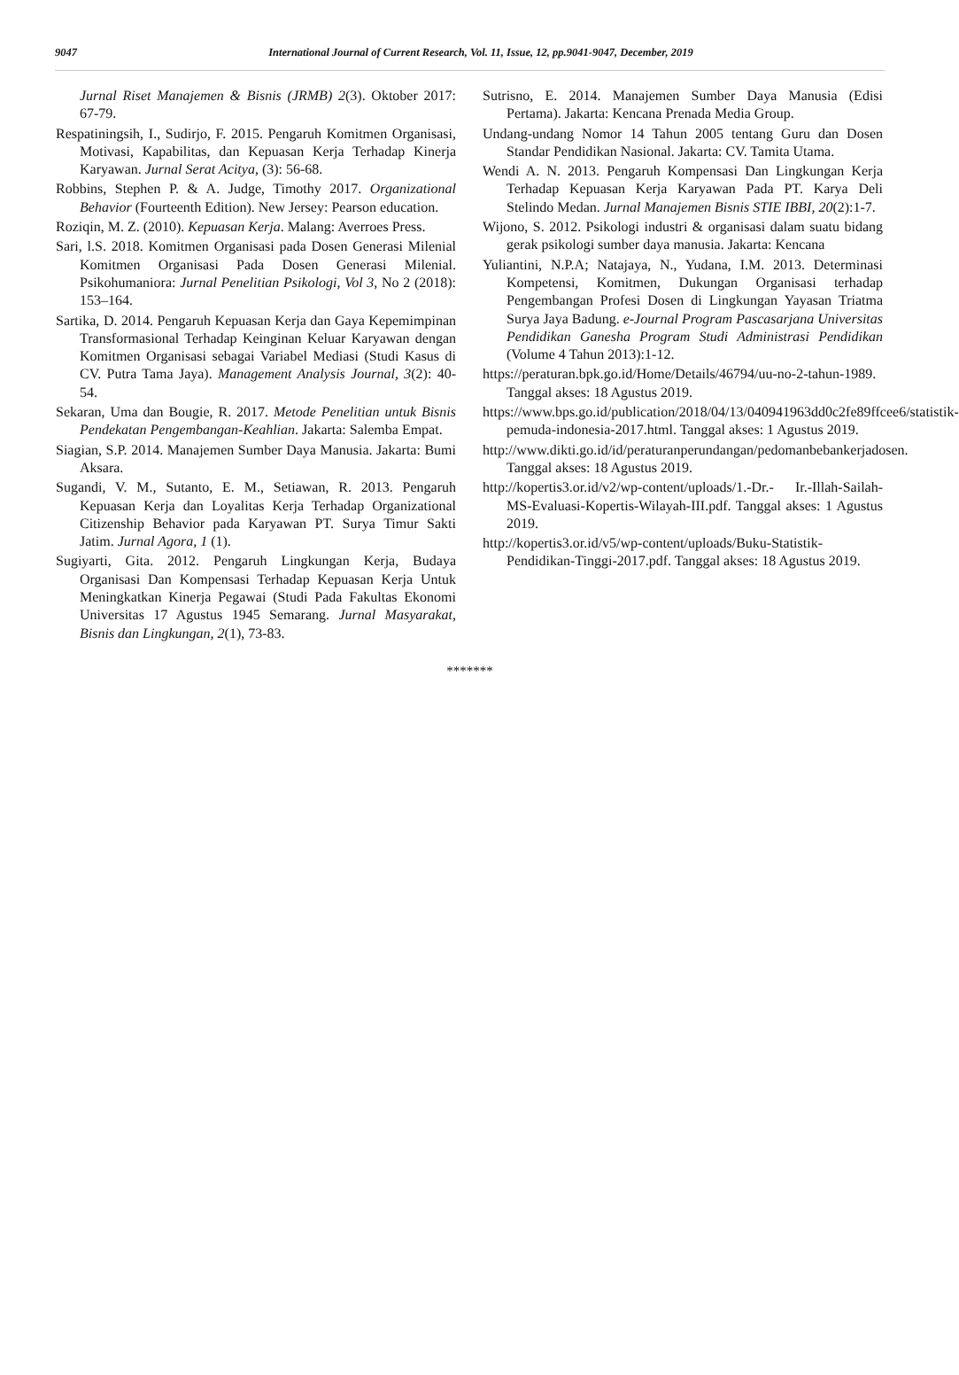9047 International Journal of Current Research, Vol. 11, Issue, 12, pp.9041-9047, December, 2019
Jurnal Riset Manajemen & Bisnis (JRMB) 2(3). Oktober 2017: 67-79.
Respatiningsih, I., Sudirjo, F. 2015. Pengaruh Komitmen Organisasi, Motivasi, Kapabilitas, dan Kepuasan Kerja Terhadap Kinerja Karyawan. Jurnal Serat Acitya, (3): 56-68.
Robbins, Stephen P. & A. Judge, Timothy 2017. Organizational Behavior (Fourteenth Edition). New Jersey: Pearson education.
Roziqin, M. Z. (2010). Kepuasan Kerja. Malang: Averroes Press.
Sari, l.S. 2018. Komitmen Organisasi pada Dosen Generasi Milenial Komitmen Organisasi Pada Dosen Generasi Milenial. Psikohumaniora: Jurnal Penelitian Psikologi, Vol 3, No 2 (2018): 153–164.
Sartika, D. 2014. Pengaruh Kepuasan Kerja dan Gaya Kepemimpinan Transformasional Terhadap Keinginan Keluar Karyawan dengan Komitmen Organisasi sebagai Variabel Mediasi (Studi Kasus di CV. Putra Tama Jaya). Management Analysis Journal, 3(2): 40-54.
Sekaran, Uma dan Bougie, R. 2017. Metode Penelitian untuk Bisnis Pendekatan Pengembangan-Keahlian. Jakarta: Salemba Empat.
Siagian, S.P. 2014. Manajemen Sumber Daya Manusia. Jakarta: Bumi Aksara.
Sugandi, V. M., Sutanto, E. M., Setiawan, R. 2013. Pengaruh Kepuasan Kerja dan Loyalitas Kerja Terhadap Organizational Citizenship Behavior pada Karyawan PT. Surya Timur Sakti Jatim. Jurnal Agora, 1 (1).
Sugiyarti, Gita. 2012. Pengaruh Lingkungan Kerja, Budaya Organisasi Dan Kompensasi Terhadap Kepuasan Kerja Untuk Meningkatkan Kinerja Pegawai (Studi Pada Fakultas Ekonomi Universitas 17 Agustus 1945 Semarang. Jurnal Masyarakat, Bisnis dan Lingkungan, 2(1), 73-83.
Sutrisno, E. 2014. Manajemen Sumber Daya Manusia (Edisi Pertama). Jakarta: Kencana Prenada Media Group.
Undang-undang Nomor 14 Tahun 2005 tentang Guru dan Dosen Standar Pendidikan Nasional. Jakarta: CV. Tamita Utama.
Wendi A. N. 2013. Pengaruh Kompensasi Dan Lingkungan Kerja Terhadap Kepuasan Kerja Karyawan Pada PT. Karya Deli Stelindo Medan. Jurnal Manajemen Bisnis STIE IBBI, 20(2):1-7.
Wijono, S. 2012. Psikologi industri & organisasi dalam suatu bidang gerak psikologi sumber daya manusia. Jakarta: Kencana
Yuliantini, N.P.A; Natajaya, N., Yudana, I.M. 2013. Determinasi Kompetensi, Komitmen, Dukungan Organisasi terhadap Pengembangan Profesi Dosen di Lingkungan Yayasan Triatma Surya Jaya Badung. e-Journal Program Pascasarjana Universitas Pendidikan Ganesha Program Studi Administrasi Pendidikan (Volume 4 Tahun 2013):1-12.
https://peraturan.bpk.go.id/Home/Details/46794/uu-no-2-tahun-1989. Tanggal akses: 18 Agustus 2019.
https://www.bps.go.id/publication/2018/04/13/040941963dd0c2fe89ffcee6/statistik-pemuda-indonesia-2017.html. Tanggal akses: 1 Agustus 2019.
http://www.dikti.go.id/id/peraturanperundangan/pedomanbebankerjadosen. Tanggal akses: 18 Agustus 2019.
http://kopertis3.or.id/v2/wp-content/uploads/1.-Dr.- Ir.-Illah-Sailah-MS-Evaluasi-Kopertis-Wilayah-III.pdf. Tanggal akses: 1 Agustus 2019.
http://kopertis3.or.id/v5/wp-content/uploads/Buku-Statistik-Pendidikan-Tinggi-2017.pdf. Tanggal akses: 18 Agustus 2019.
*******